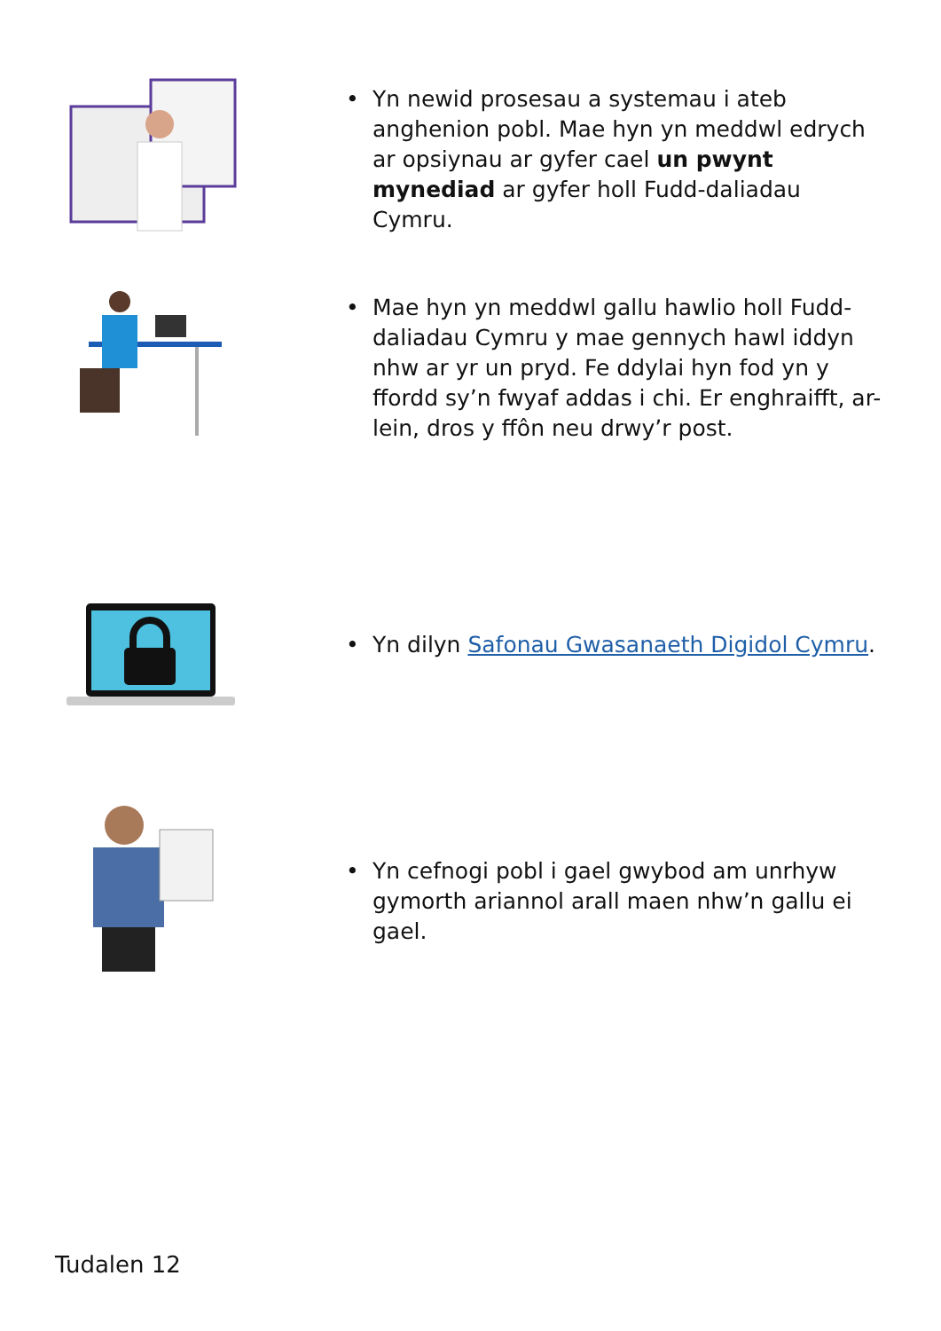• Yn newid prosesau a systemau i ateb anghenion pobl. Mae hyn yn meddwl edrych ar opsiynau ar gyfer cael un pwynt mynediad ar gyfer holl Fudd-daliadau Cymru.
• Mae hyn yn meddwl gallu hawlio holl Fudd-daliadau Cymru y mae gennych hawl iddyn nhw ar yr un pryd. Fe ddylai hyn fod yn y ffordd sy’n fwyaf addas i chi. Er enghraifft, ar-lein, dros y ffôn neu drwy’r post.
• Yn dilyn Safonau Gwasanaeth Digidol Cymru.
• Yn cefnogi pobl i gael gwybod am unrhyw gymorth ariannol arall maen nhw’n gallu ei gael.
Tudalen 12